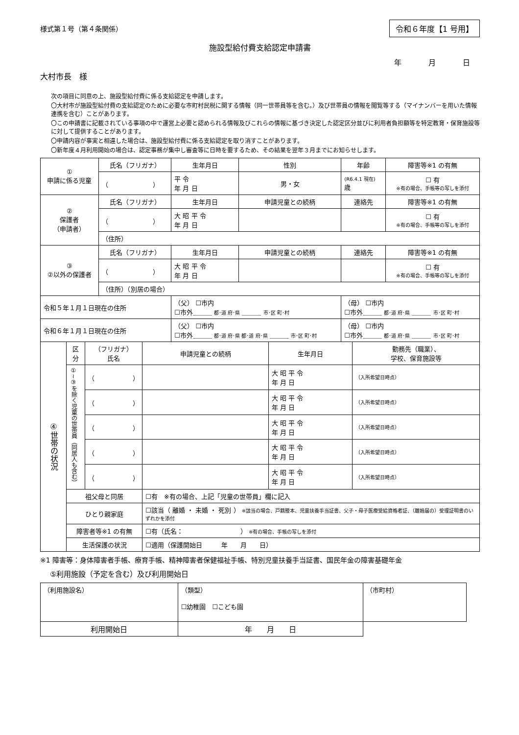様式第１号（第４条関係） 令和６年度【1 号用】
施設型給付費支給認定申請書
年 月 日
大村市長　様
次の項目に同意の上、施設型給付費に係る支給認定を申請します。
〇大村市が施設型給付費の支給認定のために必要な市町村民税に関する情報（同一世帯員等を含む。）及び世帯員の情報を閲覧等する（マイナンバーを用いた情報連携を含む）ことがあります。
〇この申請書に記載されている事項の中で運営上必要と認められる情報及びこれらの情報に基づき決定した認定区分並びに利用者負担額等を特定教育・保育施設等に対して提供することがあります。
〇申請内容が事実と相違した場合は、施設型給付費に係る支給認定を取り消すことがあります。
〇新年度４月利用開始の場合は、認定事務が集中し審査等に日時を要するため、その結果を翌年３月までにお知らせします。
| ① 申請に係る児童 | 氏名（フリガナ） | 生年月日 | 性別 | 年齢 | 障害等※1 の有無 |
| --- | --- | --- | --- | --- | --- |
| | （ ） | 平 令 年 月 日 | 男・女 | (R6.4.1 現在) 歳 | ☐ 有 ※有の場合、手帳等の写しを添付 |
| ② 保護者 （申請者） | 氏名（フリガナ） | 生年月日 | 申請児童との続柄 | 連絡先 | 障害等※1 の有無 |
| | （ ） | 大 昭 平 令 年 月 日 | | | ☐ 有 ※有の場合、手帳等の写しを添付 |
| | （住所） | | | | |
| ③ ②以外の保護者 | 氏名（フリガナ） | 生年月日 | 申請児童との続柄 | 連絡先 | 障害等※1 の有無 |
| | （ ） | 大 昭 平 令 年 月 日 | | | ☐ 有 ※有の場合、手帳等の写しを添付 |
| | （住所）（別居の場合） | | | | |
| 令和５年１月１日現在の住所 | | （父） ☐市内 ☐市外＿＿＿ 都･道 府･県 ＿＿＿ 市･区 町･村 | | （母） ☐市内 ☐市外＿＿＿ 都･道 府･県 ＿＿＿ 市･区 町･村 | |
| 令和６年１月１日現在の住所 | | （父） ☐市内 ☐市外＿＿＿ 都･道 府･県 都･道 府･県 ＿＿＿ 市･区 町･村 | | （母） ☐市内 ☐市外＿＿＿ 都･道 府･県 ＿＿＿ 市･区 町･村 | |
| ④世帯の状況 | 区分 | （フリガナ） 氏名 | 申請児童との続柄 | 生年月日 | 勤務先（職業）、 学校、保育施設等 |
| --- | --- | --- | --- | --- | --- |
| | ①~③を除く児童の世帯員（同居人も含む） | （ ） | | 大 昭 平 令 年 月 日 | （入所希望日時点） |
| | | （ ） | | 大 昭 平 令 年 月 日 | （入所希望日時点） |
| | | （ ） | | 大 昭 平 令 年 月 日 | （入所希望日時点） |
| | | （ ） | | 大 昭 平 令 年 月 日 | （入所希望日時点） |
| | | （ ） | | 大 昭 平 令 年 月 日 | （入所希望日時点） |
| | 祖父母と同居 | | ☐有 ※有の場合、上記「児童の世帯員」欄に記入 | | |
| | ひとり親家庭 | | ☐該当（ 離婚 ・ 未婚 ・ 死別 ） ※該当の場合、戸籍謄本、児童扶養手当証書、父子・母子医療受給資格者証、（離婚届の）受理証明書のいずれかを添付 | | |
| | 障害者等※1 の有無 | | ☐有（氏名： ） ※有の場合、手帳の写しを添付 | | |
| | 生活保護の状況 | | ☐適用（保護開始日 年 月 日） | | |
※1 障害等：身体障害者手帳、療育手帳、精神障害者保健福祉手帳、特別児童扶養手当証書、国民年金の障害基礎年金
⑤利用施設（予定を含む）及び利用開始日
| （利用施設名） | （類型） ☐幼稚園 ☐こども園 | （市町村） |
| 利用開始日 | 年 月 日 | |